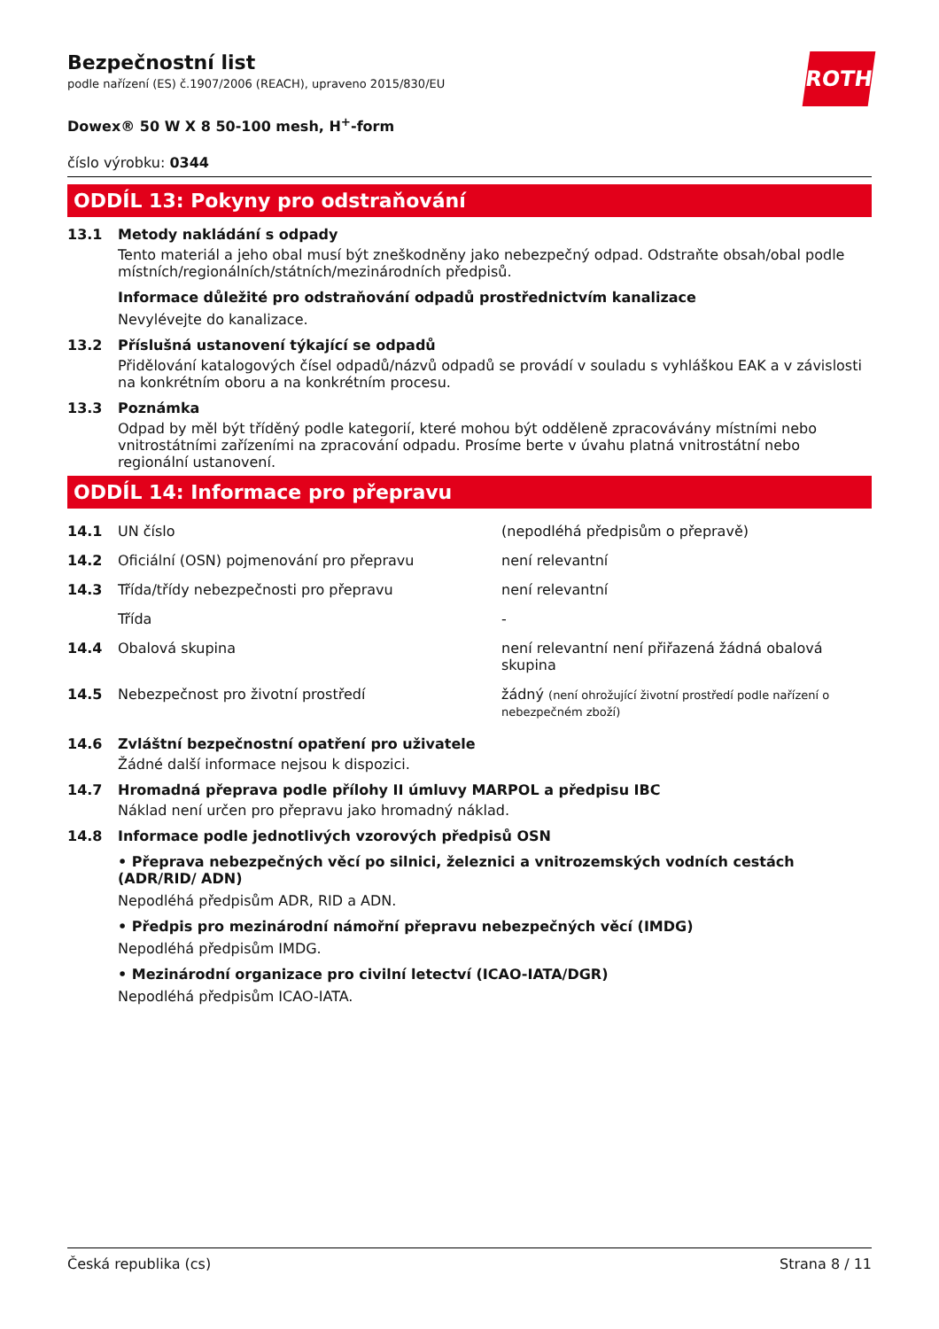ROTH
Bezpečnostní list
podle nařízení (ES) č.1907/2006 (REACH), upraveno 2015/830/EU
Dowex® 50 W X 8 50-100 mesh, H<sup>+</sup>-form
číslo výrobku: 0344
ODDÍL 13: Pokyny pro odstraňování
13.1 Metody nakládání s odpady
Tento materiál a jeho obal musí být zneškodněny jako nebezpečný odpad. Odstraňte obsah/obal podle místních/regionálních/státních/mezinárodních předpisů.
Informace důležité pro odstraňování odpadů prostřednictvím kanalizace
Nevylévejte do kanalizace.
13.2 Příslušná ustanovení týkající se odpadů
Přidělování katalogových čísel odpadů/názvů odpadů se provádí v souladu s vyhláškou EAK a v závislosti na konkrétním oboru a na konkrétním procesu.
13.3 Poznámka
Odpad by měl být tříděný podle kategorií, které mohou být odděleně zpracovávány místními nebo vnitrostátními zařízeními na zpracování odpadu. Prosíme berte v úvahu platná vnitrostátní nebo regionální ustanovení.
ODDÍL 14: Informace pro přepravu
| 14.1 | UN číslo | (nepodléhá předpisům o přepravě) |
| 14.2 | Oficiální (OSN) pojmenování pro přepravu | není relevantní |
| 14.3 | Třída/třídy nebezpečnosti pro přepravu | není relevantní |
| | Třída | - |
| 14.4 | Obalová skupina | není relevantní není přiřazená žádná obalová skupina |
| 14.5 | Nebezpečnost pro životní prostředí | žádný (není ohrožující životní prostředí podle nařízení o nebezpečném zboží) |
14.6 Zvláštní bezpečnostní opatření pro uživatele
Žádné další informace nejsou k dispozici.
14.7 Hromadná přeprava podle přílohy II úmluvy MARPOL a předpisu IBC
Náklad není určen pro přepravu jako hromadný náklad.
14.8 Informace podle jednotlivých vzorových předpisů OSN
• Přeprava nebezpečných věcí po silnici, železnici a vnitrozemských vodních cestách (ADR/RID/ ADN)
Nepodléhá předpisům ADR, RID a ADN.
• Předpis pro mezinárodní námořní přepravu nebezpečných věcí (IMDG)
Nepodléhá předpisům IMDG.
• Mezinárodní organizace pro civilní letectví (ICAO-IATA/DGR)
Nepodléhá předpisům ICAO-IATA.
Česká republika (cs) Strana 8 / 11